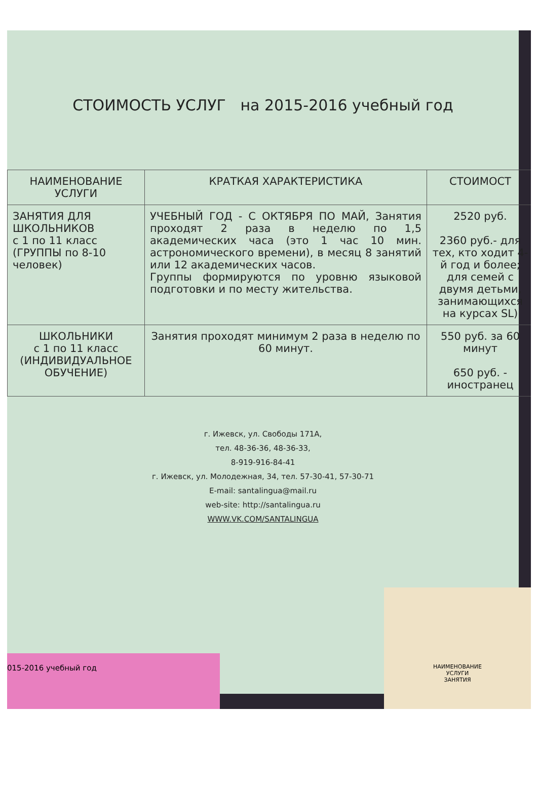СТОИМОСТЬ УСЛУГ на 2015-2016 учебный год
| НАИМЕНОВАНИЕ УСЛУГИ | КРАТКАЯ ХАРАКТЕРИСТИКА | СТОИМОСТ |
| --- | --- | --- |
| ЗАНЯТИЯ ДЛЯ ШКОЛЬНИКОВ с 1 по 11 класс (ГРУППЫ по 8-10 человек) | УЧЕБНЫЙ ГОД - С ОКТЯБРЯ ПО МАЙ, Занятия проходят 2 раза в неделю по 1,5 академических часа (это 1 час 10 мин. астрономического времени), в месяц 8 занятий или 12 академических часов. Группы формируются по уровню языковой подготовки и по месту жительства. | 2520 руб. 2360 руб.- для тех, кто ходит 4-й год и более; для семей с двумя детьми, занимающихся на курсах SL) |
| ШКОЛЬНИКИ с 1 по 11 класс (ИНДИВИДУАЛЬНОЕ ОБУЧЕНИЕ) | Занятия проходят минимум 2 раза в неделю по 60 минут. | 550 руб. за 60 минут 650 руб. - иностранец |
г. Ижевск, ул. Свободы 171А,
тел. 48-36-36, 48-36-33,
8-919-916-84-41
г. Ижевск, ул. Молодежная, 34, тел. 57-30-41, 57-30-71
E-mail: santalingua@mail.ru
web-site: http://santalingua.ru
WWW.VK.COM/SANTALINGUA
015-2016 учебный год
НАИМЕНОВАНИЕ
УСЛУГИ
ЗАНЯТИЯ